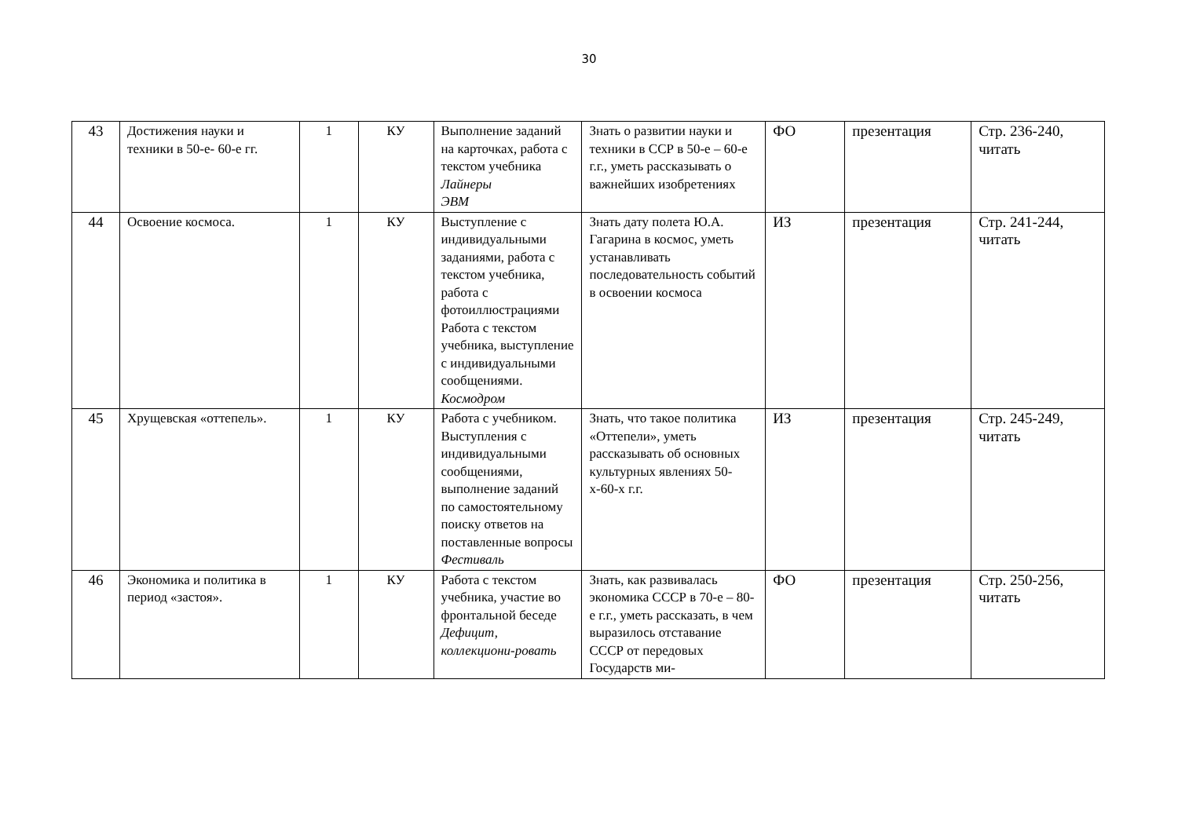30
| 43 | Достижения науки и техники в 50-е- 60-е гг. | 1 | КУ | Выполнение заданий на карточках, работа с текстом учебника Лайнеры ЭВМ | Знать о развитии науки и техники в ССР в 50-е – 60-е г.г., уметь рассказывать о важнейших изобретениях | ФО | презентация | Стр. 236-240, читать |
| 44 | Освоение космоса. | 1 | КУ | Выступление с индивидуальными заданиями, работа с текстом учебника, работа с фотоиллюстрациями Работа с текстом учебника, выступление с индивидуальными сообщениями. Космодром | Знать дату полета Ю.А. Гагарина в космос, уметь устанавливать последовательность событий в освоении космоса | ИЗ | презентация | Стр. 241-244, читать |
| 45 | Хрущевская «оттепель». | 1 | КУ | Работа с учебником. Выступления с индивидуальными сообщениями, выполнение заданий по самостоятельному поиску ответов на поставленные вопросы Фестиваль | Знать, что такое политика «Оттепели», уметь рассказывать об основных культурных явлениях 50-х-60-х г.г. | ИЗ | презентация | Стр. 245-249, читать |
| 46 | Экономика и политика в период «застоя». | 1 | КУ | Работа с текстом учебника, участие во фронтальной беседе Дефицит, коллекциони-ровать | Знать, как развивалась экономика СССР в 70-е – 80-е г.г., уметь рассказать, в чем выразилось отставание СССР от передовых Государств ми- | ФО | презентация | Стр. 250-256, читать |